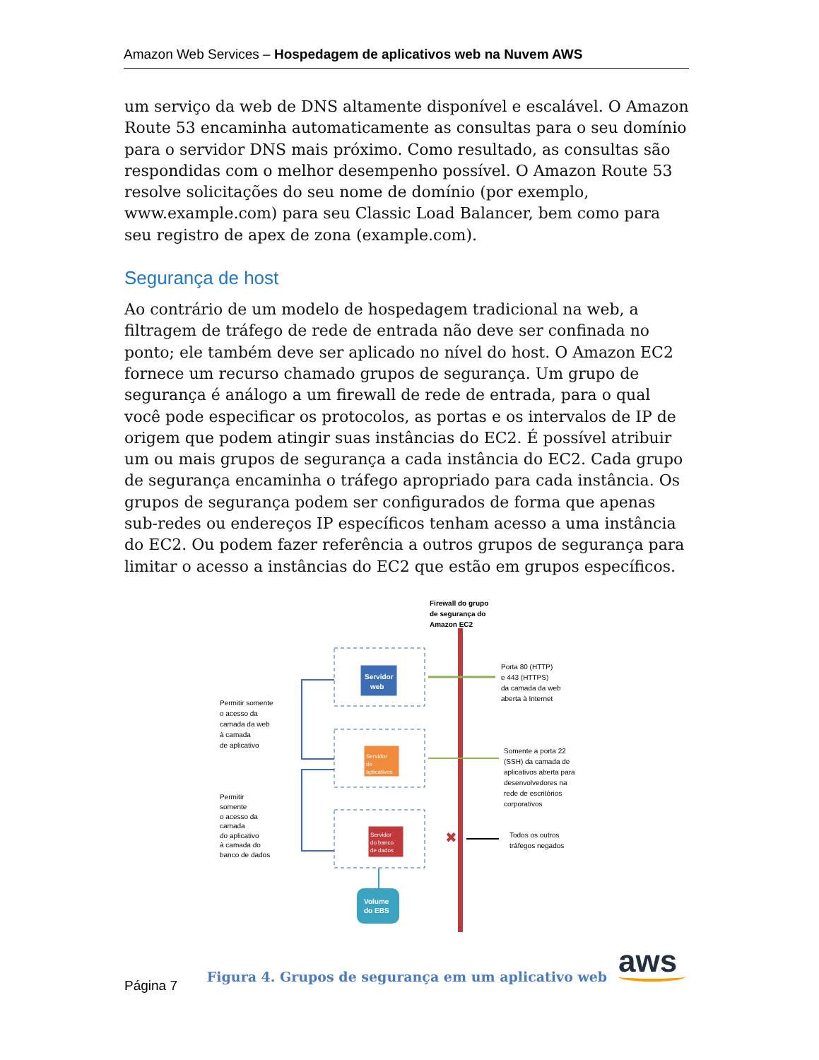Amazon Web Services – Hospedagem de aplicativos web na Nuvem AWS
um serviço da web de DNS altamente disponível e escalável. O Amazon Route 53 encaminha automaticamente as consultas para o seu domínio para o servidor DNS mais próximo. Como resultado, as consultas são respondidas com o melhor desempenho possível. O Amazon Route 53 resolve solicitações do seu nome de domínio (por exemplo, www.example.com) para seu Classic Load Balancer, bem como para seu registro de apex de zona (example.com).
Segurança de host
Ao contrário de um modelo de hospedagem tradicional na web, a filtragem de tráfego de rede de entrada não deve ser confinada no ponto; ele também deve ser aplicado no nível do host. O Amazon EC2 fornece um recurso chamado grupos de segurança. Um grupo de segurança é análogo a um firewall de rede de entrada, para o qual você pode especificar os protocolos, as portas e os intervalos de IP de origem que podem atingir suas instâncias do EC2. É possível atribuir um ou mais grupos de segurança a cada instância do EC2. Cada grupo de segurança encaminha o tráfego apropriado para cada instância. Os grupos de segurança podem ser configurados de forma que apenas sub-redes ou endereços IP específicos tenham acesso a uma instância do EC2. Ou podem fazer referência a outros grupos de segurança para limitar o acesso a instâncias do EC2 que estão em grupos específicos.
Firewall do grupo
de segurança do
Amazon EC2
Servidor
web
Servidor
de
aplicativos
Servidor
do banco
de dados
Volume
do EBS
✖
Permitir somente
o acesso da
camada da web
à camada
de aplicativo
Permitir
somente
o acesso da
camada
do aplicativo
à camada do
banco de dados
Porta 80 (HTTP)
e 443 (HTTPS)
da camada da web
aberta à Internet
Somente a porta 22
(SSH) da camada de
aplicativos aberta para
desenvolvedores na
rede de escritórios
corporativos
Todos os outros
tráfegos negados
Figura 4. Grupos de segurança em um aplicativo web
aws
Página 7